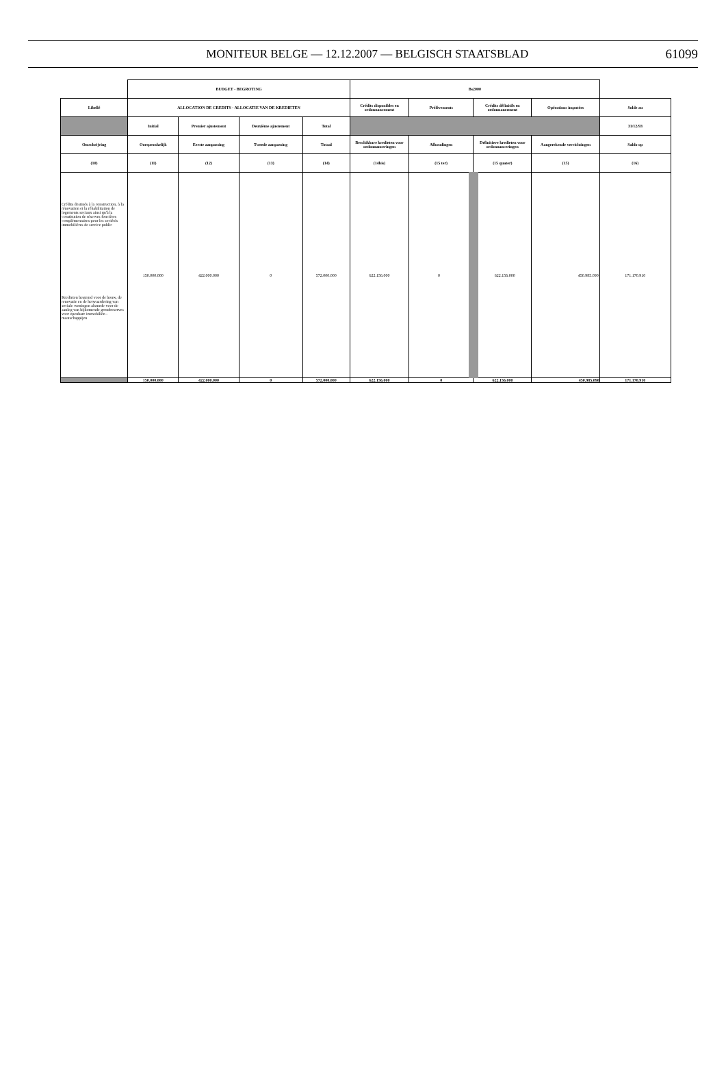MONITEUR BELGE — 12.12.2007 — BELGISCH STAATSBLAD
61099
| | BUDGET - BEGROTING | | | | Bs2000 | | | | |
| --- | --- | --- | --- | --- | --- | --- | --- | --- | --- |
| Libellé | ALLOCATION DE CREDITS - ALLOCATIE VAN DE KREDIETEN | | | | Crédits disponibles en ordonnancement | Prélèvements | Crédits définitifs en ordonnancement | Opérations imputées | Solde au |
| | Initial | Premier ajustement | Deuxième ajustement | Total | | | | | 31/12/93 |
| Omschrijving | Oorspronkelijk | Eerste aanpassing | Tweede aanpassing | Totaal | Beschikbare kredieten voor ordonnanceringen | Afhoudingen | Definitieve kredieten voor ordonnanceringen | Aangerekende verrichtingen | Saldo op |
| (10) | (11) | (12) | (13) | (14) | (14bis) | (15 ter) | (15 quater) | (15) | (16) |
| Crédits destinés à la construction, à la rénovation et la réhabilitation de logements sociaux ainsi qu'à la constitution de réserves foncières complémentaires pour les sociétés immobilières de service public Kredieten bestemd voor de bouw, de renovatie en de herwaardering van sociale woningen alsmede voor de aanleg van bijkomende grondreserves voor openbare immobiliën - maatschappijen | 150.000.000 | 422.000.000 | 0 | 572.000.000 | 622.156.000 | 0 | 622.156.000 | 450.985.090 | 171.170.910 |
| | 150.000.000 | 422.000.000 | 0 | 572.000.000 | 622.156.000 | 0 | 622.156.000 | 450.985.090 | 171.170.910 |